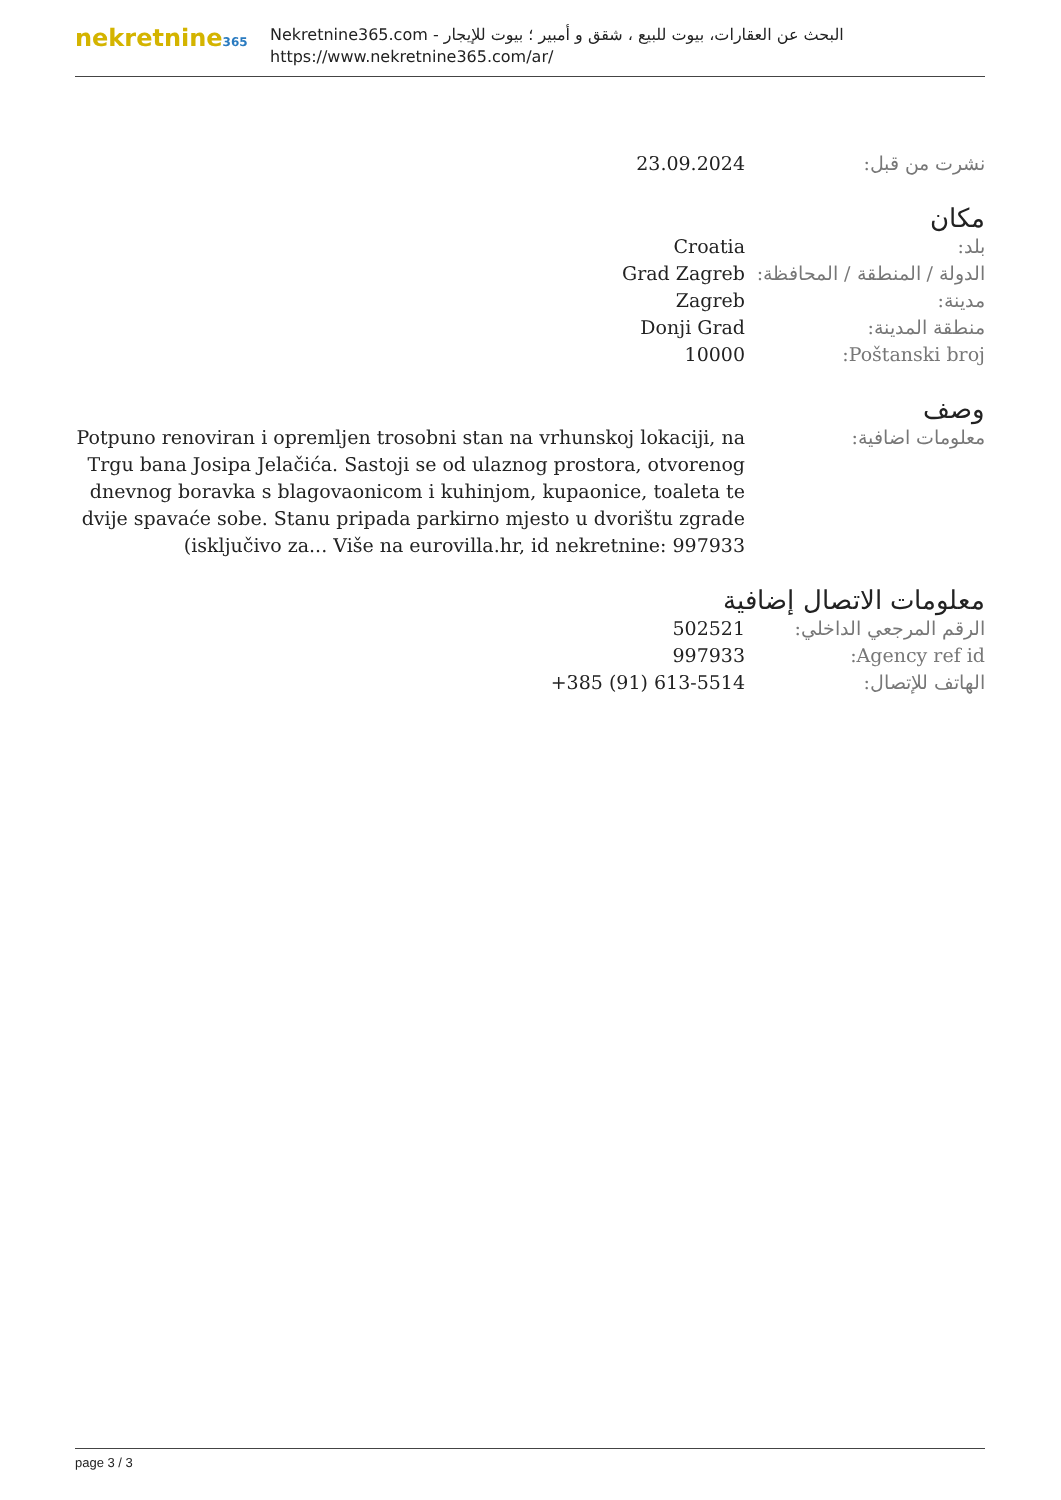nekretnine365
البحث عن العقارات، بيوت للبيع ، شقق و أمبير ؛ بيوت للإيجار - Nekretnine365.com
https://www.nekretnine365.com/ar/
| نشرت من قبل: | 23.09.2024 |
مكان
| بلد: | Croatia |
| الدولة / المنطقة / المحافظة: | Grad Zagreb |
| مدينة: | Zagreb |
| منطقة المدينة: | Donji Grad |
| Poštanski broj: | 10000 |
وصف
| معلومات اضافية: | Potpuno renoviran i opremljen trosobni stan na vrhunskoj lokaciji, na Trgu bana Josipa Jelačića. Sastoji se od ulaznog prostora, otvorenog dnevnog boravka s blagovaonicom i kuhinjom, kupaonice, toaleta te dvije spavaće sobe. Stanu pripada parkirno mjesto u dvorištu zgrade (isključivo za... Više na eurovilla.hr, id nekretnine: 997933 |
معلومات الاتصال إضافية
| الرقم المرجعي الداخلي: | 502521 |
| Agency ref id: | 997933 |
| الهاتف للإتصال: | +385 (91) 613-5514 |
page 3 / 3